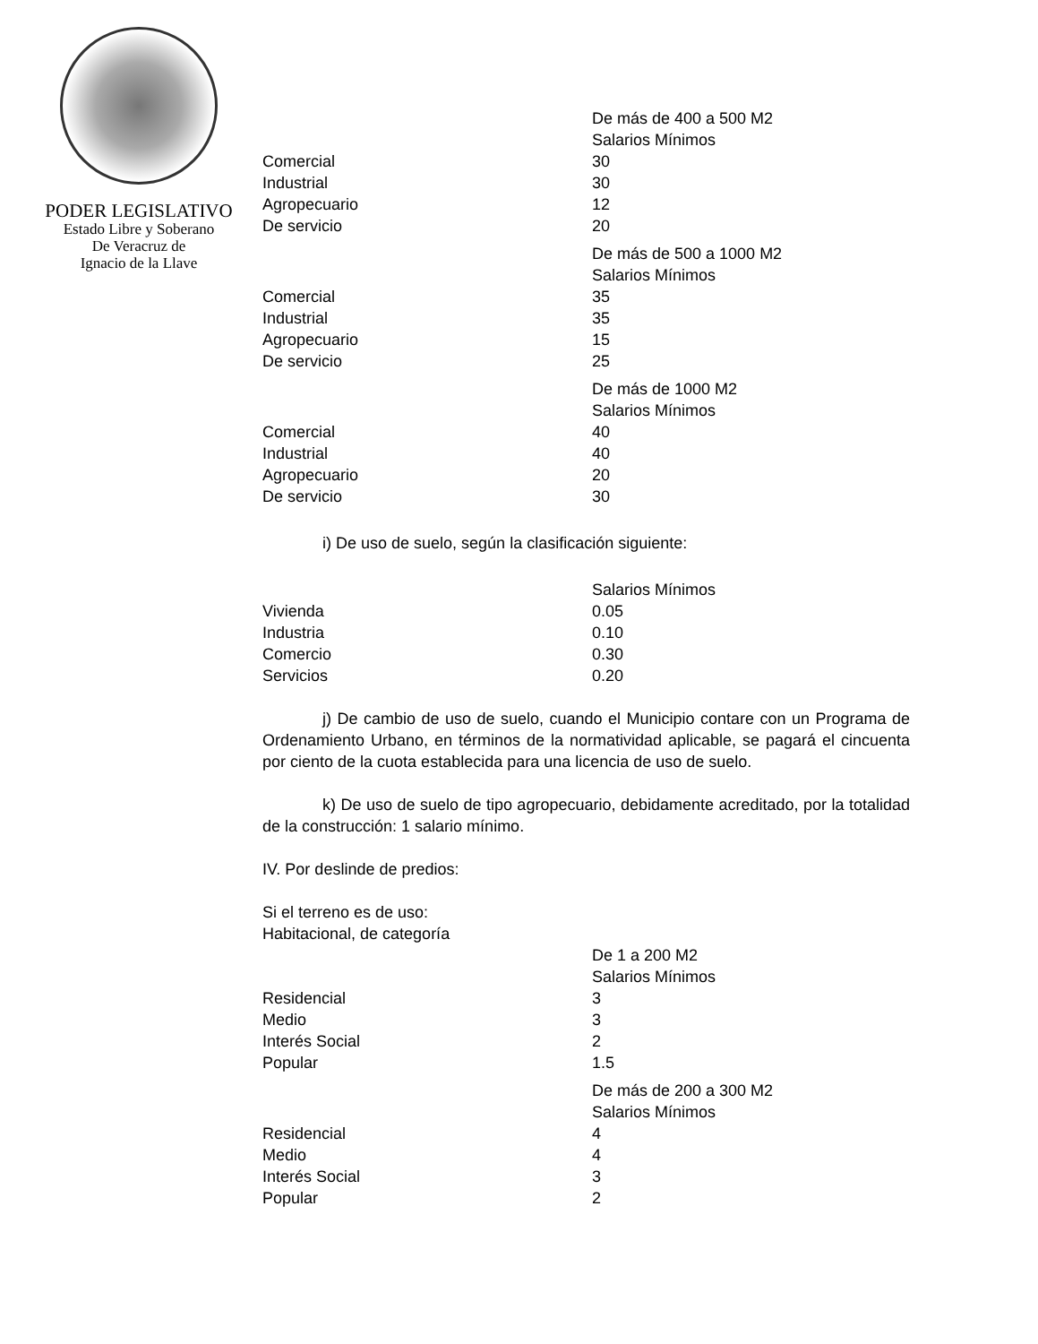PODER LEGISLATIVO
Estado Libre y Soberano
De Veracruz de
Ignacio de la Llave
| | De más de 400 a 500 M2 |
| | Salarios Mínimos |
| Comercial | 30 |
| Industrial | 30 |
| Agropecuario | 12 |
| De servicio | 20 |
| | De más de 500 a 1000 M2 |
| | Salarios Mínimos |
| Comercial | 35 |
| Industrial | 35 |
| Agropecuario | 15 |
| De servicio | 25 |
| | De más de 1000 M2 |
| | Salarios Mínimos |
| Comercial | 40 |
| Industrial | 40 |
| Agropecuario | 20 |
| De servicio | 30 |
i) De uso de suelo, según la clasificación siguiente:
| | Salarios Mínimos |
| Vivienda | 0.05 |
| Industria | 0.10 |
| Comercio | 0.30 |
| Servicios | 0.20 |
j) De cambio de uso de suelo, cuando el Municipio contare con un Programa de Ordenamiento Urbano, en términos de la normatividad aplicable, se pagará el cincuenta por ciento de la cuota establecida para una licencia de uso de suelo.
k) De uso de suelo de tipo agropecuario, debidamente acreditado, por la totalidad de la construcción: 1 salario mínimo.
IV. Por deslinde de predios:
Si el terreno es de uso:
Habitacional, de categoría
| | De 1 a 200 M2 |
| | Salarios Mínimos |
| Residencial | 3 |
| Medio | 3 |
| Interés Social | 2 |
| Popular | 1.5 |
| | De más de 200 a 300 M2 |
| | Salarios Mínimos |
| Residencial | 4 |
| Medio | 4 |
| Interés Social | 3 |
| Popular | 2 |